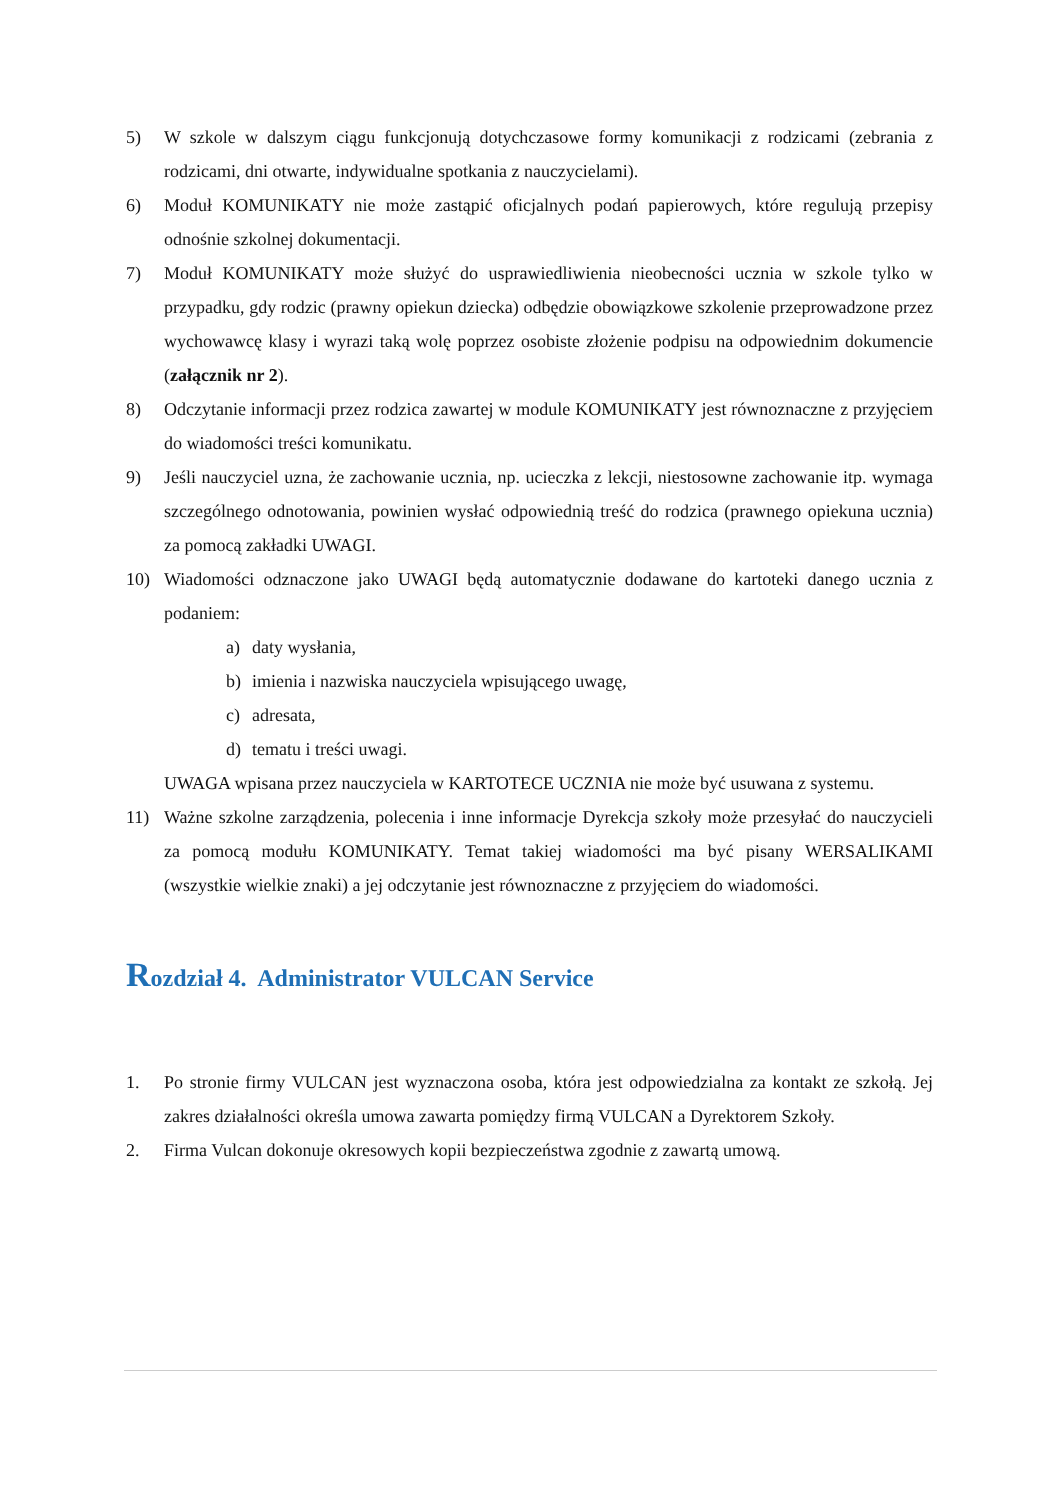5) W szkole w dalszym ciągu funkcjonują dotychczasowe formy komunikacji z rodzicami (zebrania z rodzicami, dni otwarte, indywidualne spotkania z nauczycielami).
6) Moduł KOMUNIKATY nie może zastąpić oficjalnych podań papierowych, które regulują przepisy odnośnie szkolnej dokumentacji.
7) Moduł KOMUNIKATY może służyć do usprawiedliwienia nieobecności ucznia w szkole tylko w przypadku, gdy rodzic (prawny opiekun dziecka) odbędzie obowiązkowe szkolenie przeprowadzone przez wychowawcę klasy i wyrazi taką wolę poprzez osobiste złożenie podpisu na odpowiednim dokumencie (załącznik nr 2).
8) Odczytanie informacji przez rodzica zawartej w module KOMUNIKATY jest równoznaczne z przyjęciem do wiadomości treści komunikatu.
9) Jeśli nauczyciel uzna, że zachowanie ucznia, np. ucieczka z lekcji, niestosowne zachowanie itp. wymaga szczególnego odnotowania, powinien wysłać odpowiednią treść do rodzica (prawnego opiekuna ucznia) za pomocą zakładki UWAGI.
10) Wiadomości odznaczone jako UWAGI będą automatycznie dodawane do kartoteki danego ucznia z podaniem:
a) daty wysłania,
b) imienia i nazwiska nauczyciela wpisującego uwagę,
c) adresata,
d) tematu i treści uwagi.
UWAGA wpisana przez nauczyciela w KARTOTECE UCZNIA nie może być usuwana z systemu.
11) Ważne szkolne zarządzenia, polecenia i inne informacje Dyrekcja szkoły może przesyłać do nauczycieli za pomocą modułu KOMUNIKATY. Temat takiej wiadomości ma być pisany WERSALIKAMI (wszystkie wielkie znaki) a jej odczytanie jest równoznaczne z przyjęciem do wiadomości.
Rozdział 4. Administrator VULCAN Service
1. Po stronie firmy VULCAN jest wyznaczona osoba, która jest odpowiedzialna za kontakt ze szkołą. Jej zakres działalności określa umowa zawarta pomiędzy firmą VULCAN a Dyrektorem Szkoły.
2. Firma Vulcan dokonuje okresowych kopii bezpieczeństwa zgodnie z zawartą umową.